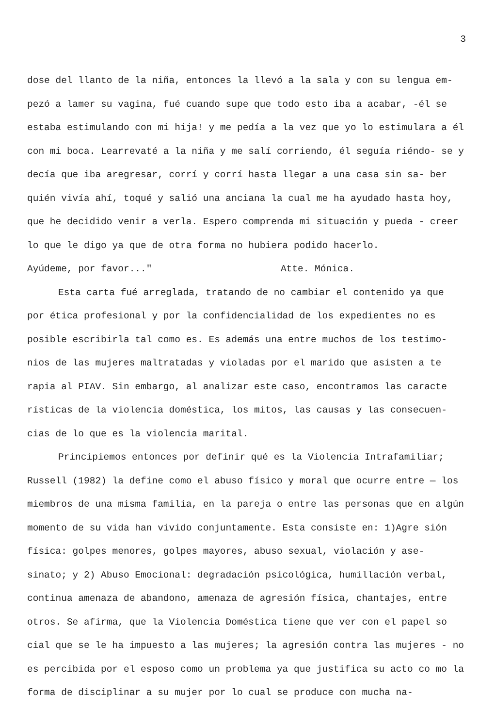3
dose del llanto de la niña, entonces la llevó a la sala y con su lengua em- pezó a lamer su vagina, fué cuando supe que todo esto iba a acabar, -él se estaba estimulando con mi hija! y me pedía a la vez que yo lo estimulara a él con mi boca. Learrevaté a la niña y me salí corriendo, él seguía riéndo- se y decía que iba aregresar, corrí y corrí hasta llegar a una casa sin sa- ber quién vivía ahí, toqué y salió una anciana la cual me ha ayudado hasta hoy, que he decidido venir a verla. Espero comprenda mi situación y pueda - creer lo que le digo ya que de otra forma no hubiera podido hacerlo.
Ayúdeme, por favor..." Atte. Mónica.
Esta carta fué arreglada, tratando de no cambiar el contenido ya que por ética profesional y por la confidencialidad de los expedientes no es posible escribirla tal como es. Es además una entre muchos de los testimo- nios de las mujeres maltratadas y violadas por el marido que asisten a te rapia al PIAV. Sin embargo, al analizar este caso, encontramos las caracte rísticas de la violencia doméstica, los mitos, las causas y las consecuen- cias de lo que es la violencia marital.
Principiemos entonces por definir qué es la Violencia Intrafamiliar; Russell (1982) la define como el abuso físico y moral que ocurre entre — los miembros de una misma familia, en la pareja o entre las personas que en algún momento de su vida han vivido conjuntamente. Esta consiste en: 1)Agre sión física: golpes menores, golpes mayores, abuso sexual, violación y ase- sinato; y 2) Abuso Emocional: degradación psicológica, humillación verbal, continua amenaza de abandono, amenaza de agresión física, chantajes, entre otros. Se afirma, que la Violencia Doméstica tiene que ver con el papel so cial que se le ha impuesto a las mujeres; la agresión contra las mujeres - no es percibida por el esposo como un problema ya que justifica su acto co mo la forma de disciplinar a su mujer por lo cual se produce con mucha na-